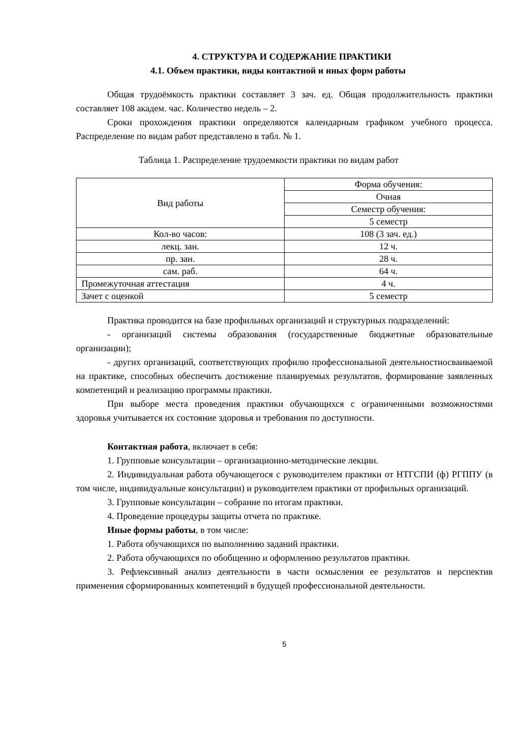4. СТРУКТУРА И СОДЕРЖАНИЕ ПРАКТИКИ
4.1. Объем практики, виды контактной и иных форм работы
Общая трудоёмкость практики составляет 3 зач. ед. Общая продолжительность практики составляет 108 академ. час. Количество недель – 2.
Сроки прохождения практики определяются календарным графиком учебного процесса. Распределение по видам работ представлено в табл. № 1.
Таблица 1. Распределение трудоемкости практики по видам работ
| Вид работы | Форма обучения: |
| | Очная |
| | Семестр обучения: |
| | 5 семестр |
| Кол-во часов: | 108 (3 зач. ед.) |
| лекц. зан. | 12 ч. |
| пр. зан. | 28 ч. |
| сам. раб. | 64 ч. |
| Промежуточная аттестация | 4 ч. |
| Зачет с оценкой | 5 семестр |
Практика проводится на базе профильных организаций и структурных подразделений:
- организаций системы образования (государственные бюджетные образовательные организации);
- других организаций, соответствующих профилю профессиональной деятельностиосваиваемой на практике, способных обеспечить достижение планируемых результатов, формирование заявленных компетенций и реализацию программы практики.
При выборе места проведения практики обучающихся с ограниченными возможностями здоровья учитывается их состояние здоровья и требования по доступности.
Контактная работа, включает в себя:
1. Групповые консультации – организационно-методические лекции.
2. Индивидуальная работа обучающегося с руководителем практики от НТГСПИ (ф) РГППУ (в том числе, индивидуальные консультации) и руководителем практики от профильных организаций.
3. Групповые консультации – собрание по итогам практики.
4. Проведение процедуры защиты отчета по практике.
Иные формы работы, в том числе:
1. Работа обучающихся по выполнению заданий практики.
2. Работа обучающихся по обобщению и оформлению результатов практики.
3. Рефлексивный анализ деятельности в части осмысления ее результатов и перспектив применения сформированных компетенций в будущей профессиональной деятельности.
5